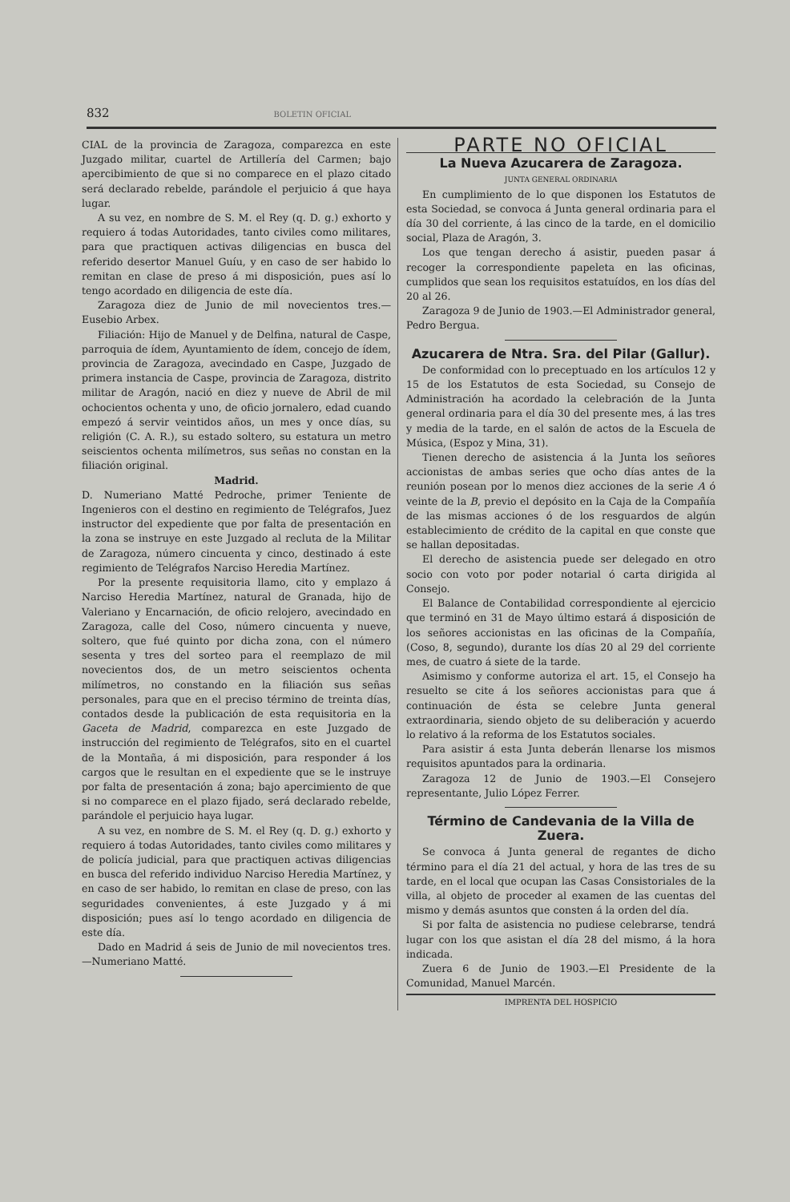832 BOLETIN OFICIAL
CIAL de la provincia de Zaragoza, comparezca en este Juzgado militar, cuartel de Artillería del Carmen; bajo apercibimiento de que si no comparece en el plazo citado será declarado rebelde, parándole el perjuicio á que haya lugar.
A su vez, en nombre de S. M. el Rey (q. D. g.) exhorto y requiero á todas Autoridades, tanto civiles como militares, para que practiquen activas diligencias en busca del referido desertor Manuel Guíu, y en caso de ser habido lo remitan en clase de preso á mi disposición, pues así lo tengo acordado en diligencia de este día.
Zaragoza diez de Junio de mil novecientos tres.—Eusebio Arbex.
Filiación: Hijo de Manuel y de Delfina, natural de Caspe, parroquia de ídem, Ayuntamiento de ídem, concejo de ídem, provincia de Zaragoza, avecindado en Caspe, Juzgado de primera instancia de Caspe, provincia de Zaragoza, distrito militar de Aragón, nació en diez y nueve de Abril de mil ochocientos ochenta y uno, de oficio jornalero, edad cuando empezó á servir veintidos años, un mes y once días, su religión (C. A. R.), su estado soltero, su estatura un metro seiscientos ochenta milímetros, sus señas no constan en la filiación original.
Madrid.
D. Numeriano Matté Pedroche, primer Teniente de Ingenieros con el destino en regimiento de Telégrafos, Juez instructor del expediente que por falta de presentación en la zona se instruye en este Juzgado al recluta de la Militar de Zaragoza, número cincuenta y cinco, destinado á este regimiento de Telégrafos Narciso Heredia Martínez.
Por la presente requisitoria llamo, cito y emplazo á Narciso Heredia Martínez, natural de Granada, hijo de Valeriano y Encarnación, de oficio relojero, avecindado en Zaragoza, calle del Coso, número cincuenta y nueve, soltero, que fué quinto por dicha zona, con el número sesenta y tres del sorteo para el reemplazo de mil novecientos dos, de un metro seiscientos ochenta milímetros, no constando en la filiación sus señas personales, para que en el preciso término de treinta días, contados desde la publicación de esta requisitoria en la Gaceta de Madrid, comparezca en este Juzgado de instrucción del regimiento de Telégrafos, sito en el cuartel de la Montaña, á mi disposición, para responder á los cargos que le resultan en el expediente que se le instruye por falta de presentación á zona; bajo apercimiento de que si no comparece en el plazo fijado, será declarado rebelde, parándole el perjuicio haya lugar.
A su vez, en nombre de S. M. el Rey (q. D. g.) exhorto y requiero á todas Autoridades, tanto civiles como militares y de policía judicial, para que practiquen activas diligencias en busca del referido individuo Narciso Heredia Martínez, y en caso de ser habido, lo remitan en clase de preso, con las seguridades convenientes, á este Juzgado y á mi disposición; pues así lo tengo acordado en diligencia de este día.
Dado en Madrid á seis de Junio de mil novecientos tres.—Numeriano Matté.
PARTE NO OFICIAL
La Nueva Azucarera de Zaragoza.
JUNTA GENERAL ORDINARIA
En cumplimiento de lo que disponen los Estatutos de esta Sociedad, se convoca á Junta general ordinaria para el día 30 del corriente, á las cinco de la tarde, en el domicilio social, Plaza de Aragón, 3.
Los que tengan derecho á asistir, pueden pasar á recoger la correspondiente papeleta en las oficinas, cumplidos que sean los requisitos estatuídos, en los días del 20 al 26.
Zaragoza 9 de Junio de 1903.—El Administrador general, Pedro Bergua.
Azucarera de Ntra. Sra. del Pilar (Gallur).
De conformidad con lo preceptuado en los artículos 12 y 15 de los Estatutos de esta Sociedad, su Consejo de Administración ha acordado la celebración de la Junta general ordinaria para el día 30 del presente mes, á las tres y media de la tarde, en el salón de actos de la Escuela de Música, (Espoz y Mina, 31).
Tienen derecho de asistencia á la Junta los señores accionistas de ambas series que ocho días antes de la reunión posean por lo menos diez acciones de la serie A ó veinte de la B, previo el depósito en la Caja de la Compañía de las mismas acciones ó de los resguardos de algún establecimiento de crédito de la capital en que conste que se hallan depositadas.
El derecho de asistencia puede ser delegado en otro socio con voto por poder notarial ó carta dirigida al Consejo.
El Balance de Contabilidad correspondiente al ejercicio que terminó en 31 de Mayo último estará á disposición de los señores accionistas en las oficinas de la Compañía, (Coso, 8, segundo), durante los días 20 al 29 del corriente mes, de cuatro á siete de la tarde.
Asimismo y conforme autoriza el art. 15, el Consejo ha resuelto se cite á los señores accionistas para que á continuación de ésta se celebre Junta general extraordinaria, siendo objeto de su deliberación y acuerdo lo relativo á la reforma de los Estatutos sociales.
Para asistir á esta Junta deberán llenarse los mismos requisitos apuntados para la ordinaria.
Zaragoza 12 de Junio de 1903.—El Consejero representante, Julio López Ferrer.
Término de Candevania de la Villa de Zuera.
Se convoca á Junta general de regantes de dicho término para el día 21 del actual, y hora de las tres de su tarde, en el local que ocupan las Casas Consistoriales de la villa, al objeto de proceder al examen de las cuentas del mismo y demás asuntos que consten á la orden del día.
Si por falta de asistencia no pudiese celebrarse, tendrá lugar con los que asistan el día 28 del mismo, á la hora indicada.
Zuera 6 de Junio de 1903.—El Presidente de la Comunidad, Manuel Marcén.
IMPRENTA DEL HOSPICIO